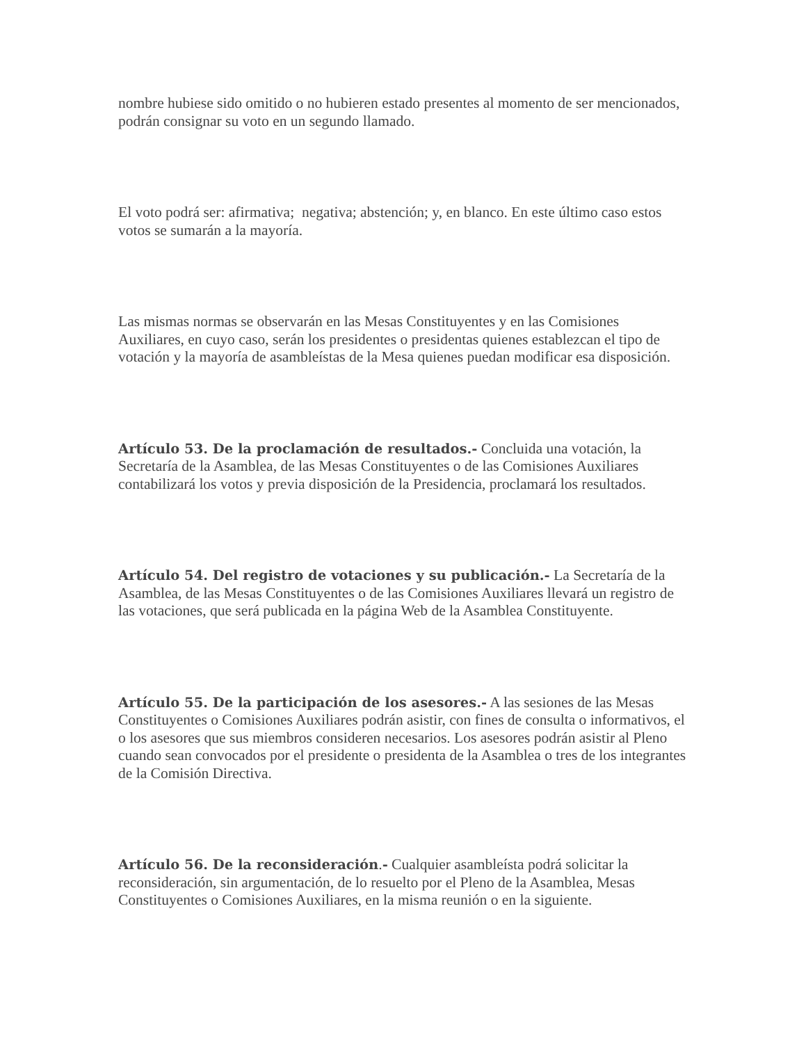nombre hubiese sido omitido o no hubieren estado presentes al momento de ser mencionados, podrán consignar su voto en un segundo llamado.
El voto podrá ser: afirmativa; negativa; abstención; y, en blanco. En este último caso estos votos se sumarán a la mayoría.
Las mismas normas se observarán en las Mesas Constituyentes y en las Comisiones Auxiliares, en cuyo caso, serán los presidentes o presidentas quienes establezcan el tipo de votación y la mayoría de asambleístas de la Mesa quienes puedan modificar esa disposición.
Artículo 53. De la proclamación de resultados.- Concluida una votación, la Secretaría de la Asamblea, de las Mesas Constituyentes o de las Comisiones Auxiliares contabilizará los votos y previa disposición de la Presidencia, proclamará los resultados.
Artículo 54. Del registro de votaciones y su publicación.- La Secretaría de la Asamblea, de las Mesas Constituyentes o de las Comisiones Auxiliares llevará un registro de las votaciones, que será publicada en la página Web de la Asamblea Constituyente.
Artículo 55. De la participación de los asesores.- A las sesiones de las Mesas Constituyentes o Comisiones Auxiliares podrán asistir, con fines de consulta o informativos, el o los asesores que sus miembros consideren necesarios. Los asesores podrán asistir al Pleno cuando sean convocados por el presidente o presidenta de la Asamblea o tres de los integrantes de la Comisión Directiva.
Artículo 56. De la reconsideración.- Cualquier asambleísta podrá solicitar la reconsideración, sin argumentación, de lo resuelto por el Pleno de la Asamblea, Mesas Constituyentes o Comisiones Auxiliares, en la misma reunión o en la siguiente.